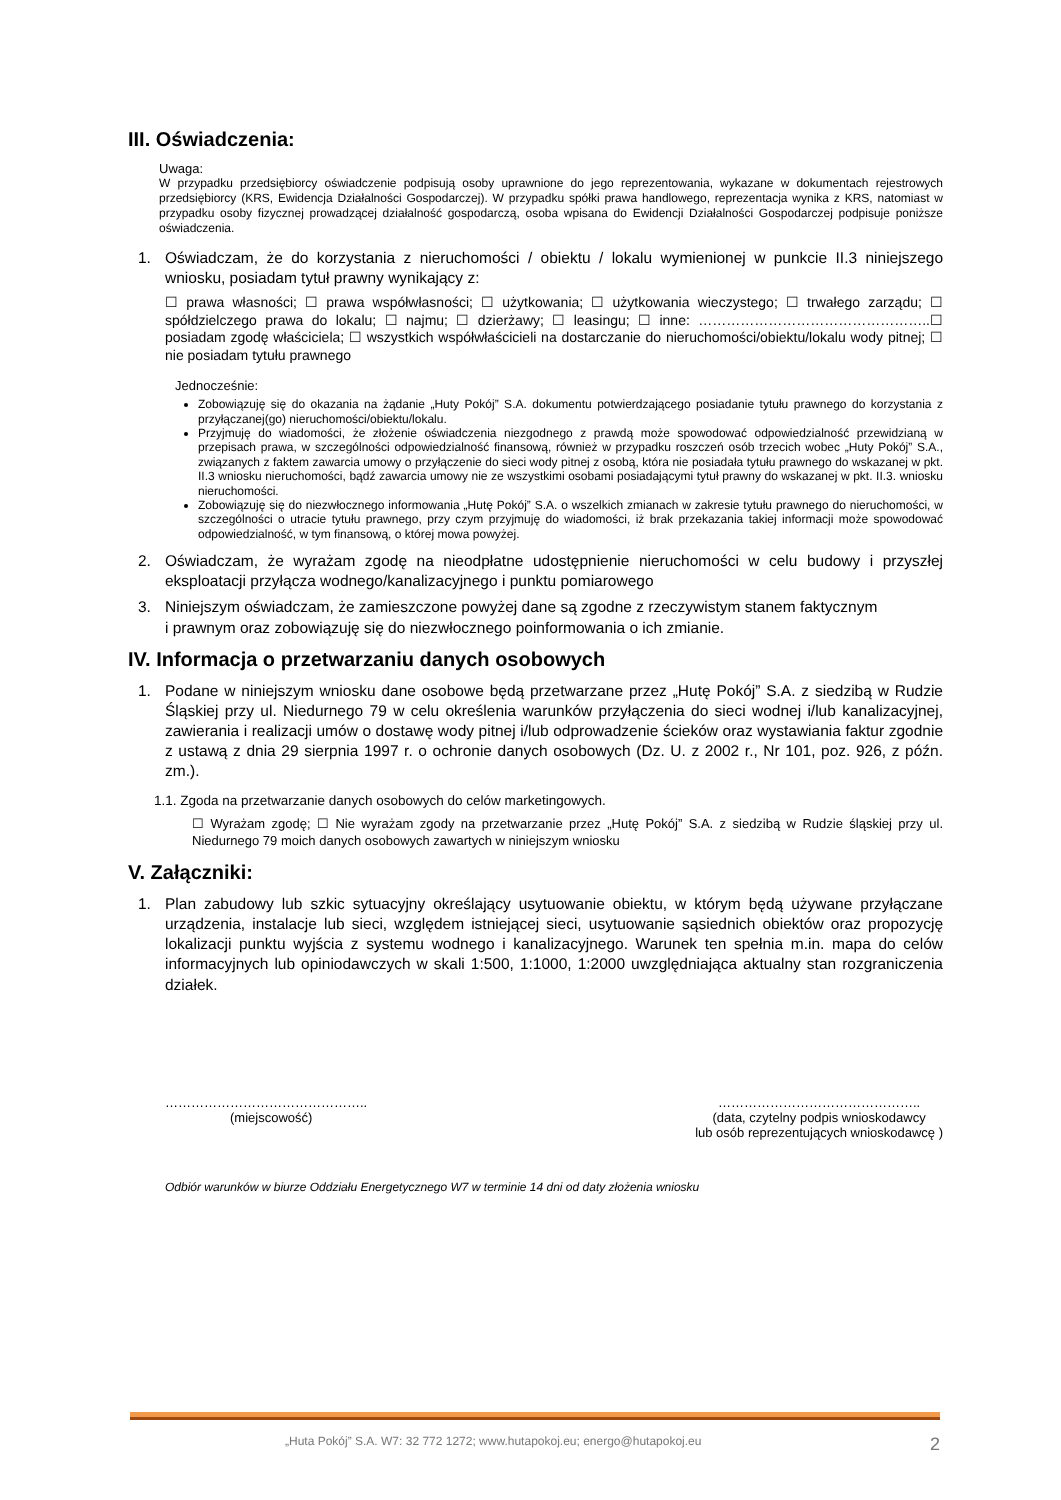III. Oświadczenia:
Uwaga:
W przypadku przedsiębiorcy oświadczenie podpisują osoby uprawnione do jego reprezentowania, wykazane w dokumentach rejestrowych przedsiębiorcy (KRS, Ewidencja Działalności Gospodarczej). W przypadku spółki prawa handlowego, reprezentacja wynika z KRS, natomiast w przypadku osoby fizycznej prowadzącej działalność gospodarczą, osoba wpisana do Ewidencji Działalności Gospodarczej podpisuje poniższe oświadczenia.
1. Oświadczam, że do korzystania z nieruchomości / obiektu / lokalu wymienionej w punkcie II.3 niniejszego wniosku, posiadam tytuł prawny wynikający z:
☐ prawa własności; ☐ prawa współwłasności; ☐ użytkowania; ☐ użytkowania wieczystego; ☐ trwałego zarządu; ☐ spółdzielczego prawa do lokalu; ☐ najmu; ☐ dzierżawy; ☐ leasingu; ☐ inne: …………………………………………..☐ posiadam zgodę właściciela; ☐ wszystkich współwłaścicieli na dostarczanie do nieruchomości/obiektu/lokalu wody pitnej; ☐ nie posiadam tytułu prawnego
Jednocześnie:
Zobowiązuję się do okazania na żądanie „Huty Pokój” S.A. dokumentu potwierdzającego posiadanie tytułu prawnego do korzystania z przyłączanej(go) nieruchomości/obiektu/lokalu.
Przyjmuję do wiadomości, że złożenie oświadczenia niezgodnego z prawdą może spowodować odpowiedzialność przewidzianą w przepisach prawa, w szczególności odpowiedzialność finansową, również w przypadku roszczeń osób trzecich wobec „Huty Pokój” S.A., związanych z faktem zawarcia umowy o przyłączenie do sieci wody pitnej z osobą, która nie posiadała tytułu prawnego do wskazanej w pkt. II.3 wniosku nieruchomości, bądź zawarcia umowy nie ze wszystkimi osobami posiadającymi tytuł prawny do wskazanej w pkt. II.3. wniosku nieruchomości.
Zobowiązuję się do niezwłocznego informowania „Hutę Pokój” S.A. o wszelkich zmianach w zakresie tytułu prawnego do nieruchomości, w szczególności o utracie tytułu prawnego, przy czym przyjmuję do wiadomości, iż brak przekazania takiej informacji może spowodować odpowiedzialność, w tym finansową, o której mowa powyżej.
2. Oświadczam, że wyrażam zgodę na nieodpłatne udostępnienie nieruchomości w celu budowy i przyszłej eksploatacji przyłącza wodnego/kanalizacyjnego i punktu pomiarowego
3. Niniejszym oświadczam, że zamieszczone powyżej dane są zgodne z rzeczywistym stanem faktycznym
i prawnym oraz zobowiązuję się do niezwłocznego poinformowania o ich zmianie.
IV. Informacja o przetwarzaniu danych osobowych
1. Podane w niniejszym wniosku dane osobowe będą przetwarzane przez „Hutę Pokój” S.A. z siedzibą w Rudzie Śląskiej przy ul. Niedurnego 79 w celu określenia warunków przyłączenia do sieci wodnej i/lub kanalizacyjnej, zawierania i realizacji umów o dostawę wody pitnej i/lub odprowadzenie ścieków oraz wystawiania faktur zgodnie z ustawą z dnia 29 sierpnia 1997 r. o ochronie danych osobowych (Dz. U. z 2002 r., Nr 101, poz. 926, z późn. zm.).
1.1. Zgoda na przetwarzanie danych osobowych do celów marketingowych.
☐ Wyrażam zgodę; ☐ Nie wyrażam zgody na przetwarzanie przez „Hutę Pokój” S.A. z siedzibą w Rudzie śląskiej przy ul. Niedurnego 79 moich danych osobowych zawartych w niniejszym wniosku
V. Załączniki:
1. Plan zabudowy lub szkic sytuacyjny określający usytuowanie obiektu, w którym będą używane przyłączane urządzenia, instalacje lub sieci, względem istniejącej sieci, usytuowanie sąsiednich obiektów oraz propozycję lokalizacji punktu wyjścia z systemu wodnego i kanalizacyjnego. Warunek ten spełnia m.in. mapa do celów informacyjnych lub opiniodawczych w skali 1:500, 1:1000, 1:2000 uwzględniająca aktualny stan rozgraniczenia działek.
………………………………………..
(miejscowość)
………………………………………..
(data, czytelny podpis wnioskodawcy
lub osób reprezentujących wnioskodawcę )
Odbiór warunków w biurze Oddziału Energetycznego W7 w terminie 14 dni od daty złożenia wniosku
„Huta Pokój” S.A. W7: 32 772 1272; www.hutapokoj.eu; energo@hutapokoj.eu 2